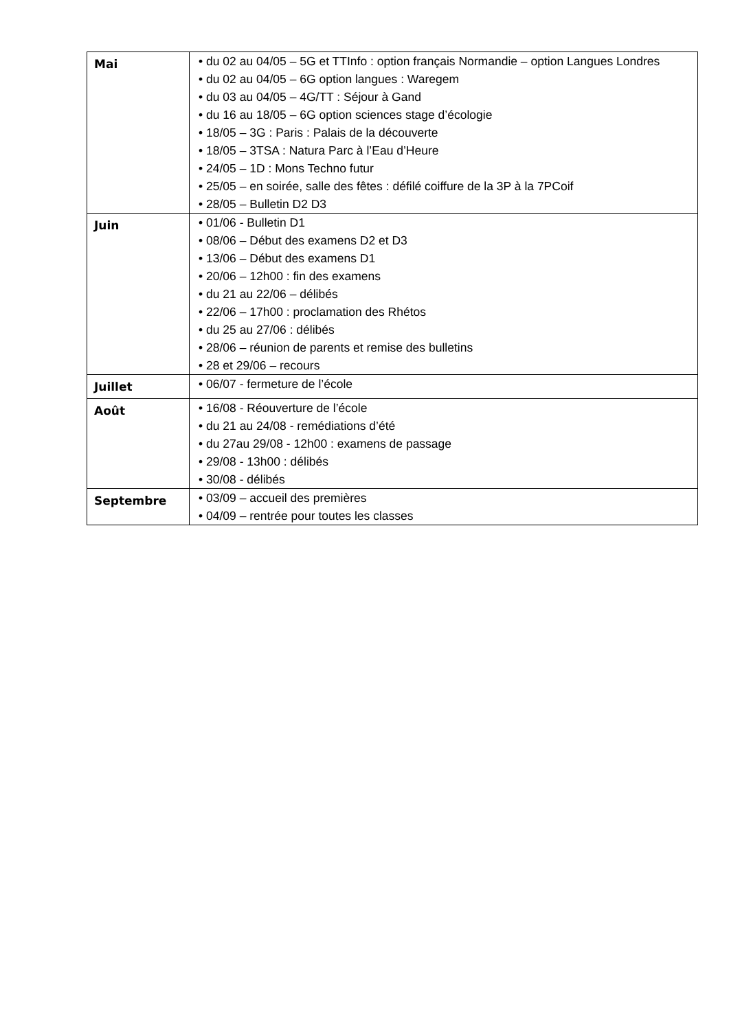| Mai | • du 02 au 04/05 – 5G et TTInfo : option français Normandie – option Langues Londres • du 02 au 04/05 – 6G option langues : Waregem • du 03 au 04/05 – 4G/TT : Séjour à Gand • du 16 au 18/05 – 6G option sciences stage d’écologie • 18/05 – 3G : Paris : Palais de la découverte • 18/05 – 3TSA : Natura Parc à l’Eau d’Heure • 24/05 – 1D : Mons Techno futur • 25/05 – en soirée, salle des fêtes : défilé coiffure de la 3P à la 7PCoif • 28/05 – Bulletin D2 D3 |
| Juin | • 01/06 - Bulletin D1 • 08/06 – Début des examens D2 et D3 • 13/06 – Début des examens D1 • 20/06 – 12h00 : fin des examens • du 21 au 22/06 – délibés • 22/06 – 17h00 : proclamation des Rhétos • du 25 au 27/06 : délibés • 28/06 – réunion de parents et remise des bulletins • 28 et 29/06 – recours |
| Juillet | • 06/07 - fermeture de l’école |
| Août | • 16/08 - Réouverture de l’école • du 21 au 24/08 - remédiations d’été • du 27au 29/08 - 12h00 : examens de passage • 29/08 - 13h00 : délibés • 30/08 - délibés |
| Septembre | • 03/09 – accueil des premières • 04/09 – rentrée pour toutes les classes |